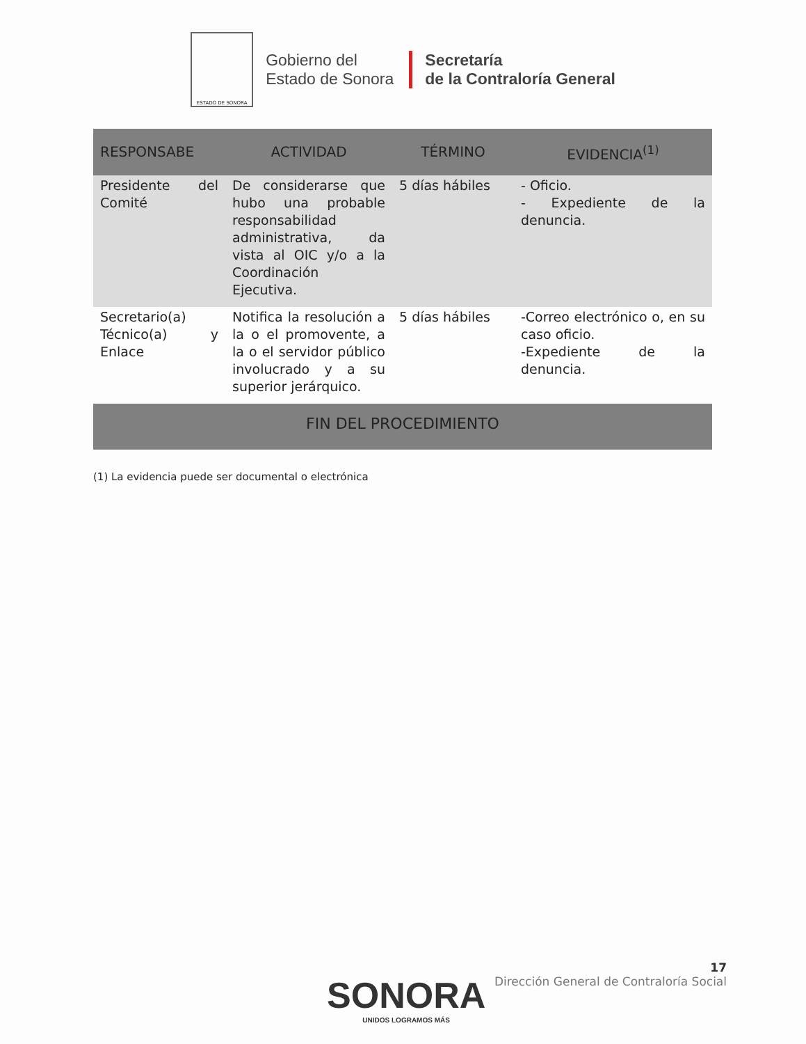ESTADO DE SONORA
Gobierno del
Estado de Sonora
Secretaría
de la Contraloría General
| RESPONSABE | ACTIVIDAD | TÉRMINO | EVIDENCIA<sup>(1)</sup> |
| --- | --- | --- | --- |
| Presidente del Comité | De considerarse que hubo una probable responsabilidad administrativa, da vista al OIC y/o a la Coordinación Ejecutiva. | 5 días hábiles | - Oficio. - Expediente de la denuncia. |
| Secretario(a) Técnico(a) y Enlace | Notifica la resolución a la o el promovente, a la o el servidor público involucrado y a su superior jerárquico. | 5 días hábiles | -Correo electrónico o, en su caso oficio. -Expediente de la denuncia. |
| FIN DEL PROCEDIMIENTO | | | |
(1) La evidencia puede ser documental o electrónica
17
Dirección General de Contraloría Social
SONORA
UNIDOS LOGRAMOS MÁS